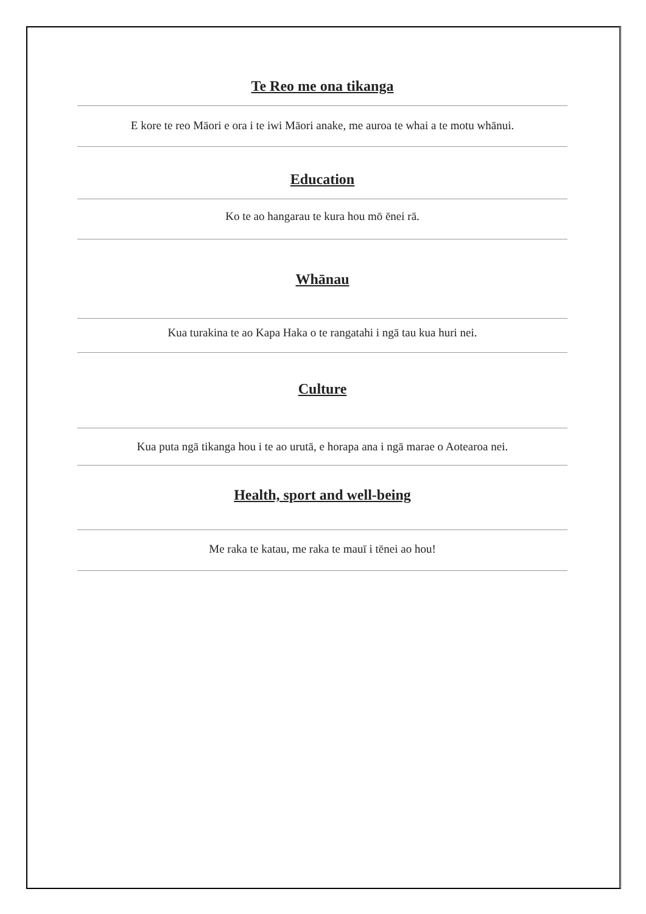Te Reo me ona tikanga
E kore te reo Māori e ora i te iwi Māori anake, me auroa te whai a te motu whānui.
Education
Ko te ao hangarau te kura hou mō ēnei rā.
Whānau
Kua turakina te ao Kapa Haka o te rangatahi i ngā tau kua huri nei.
Culture
Kua puta ngā tikanga hou i te ao urutā, e horapa ana i ngā marae o Aotearoa nei.
Health, sport and well-being
Me raka te katau, me raka te mauī i tēnei ao hou!